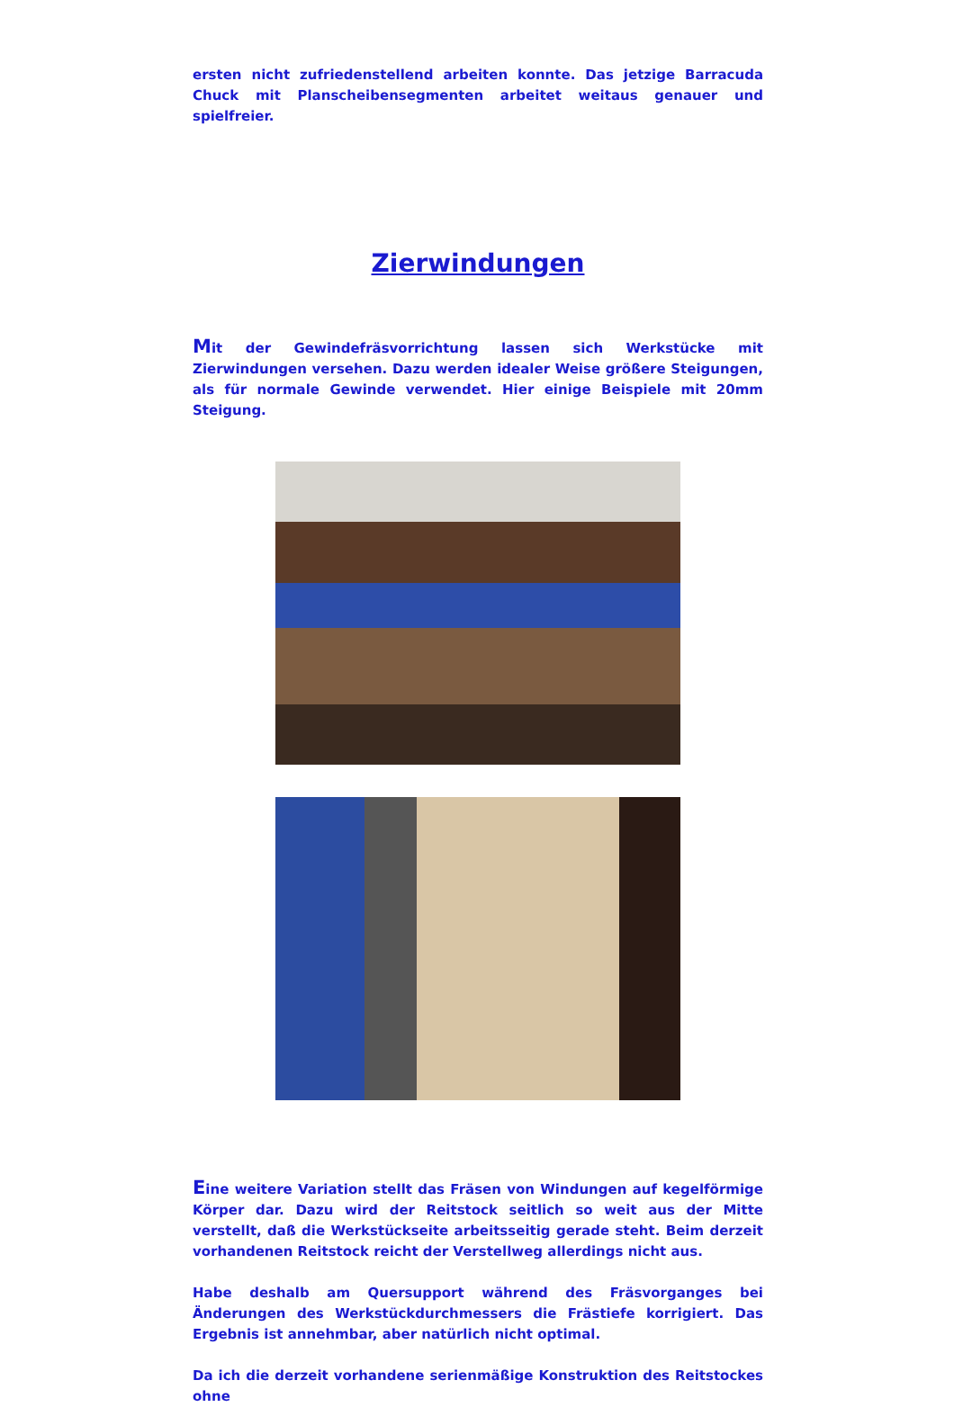ersten nicht zufriedenstellend arbeiten konnte. Das jetzige Barracuda Chuck mit Planscheibensegmenten arbeitet weitaus genauer und spielfreier.
Zierwindungen
Mit der Gewindefräsvorrichtung lassen sich Werkstücke mit Zierwindungen versehen. Dazu werden idealer Weise größere Steigungen, als für normale Gewinde verwendet. Hier einige Beispiele mit 20mm Steigung.
Eine weitere Variation stellt das Fräsen von Windungen auf kegelförmige Körper dar. Dazu wird der Reitstock seitlich so weit aus der Mitte verstellt, daß die Werkstückseite arbeitsseitig gerade steht. Beim derzeit vorhandenen Reitstock reicht der Verstellweg allerdings nicht aus.
Habe deshalb am Quersupport während des Fräsvorganges bei Änderungen des Werkstückdurchmessers die Frästiefe korrigiert. Das Ergebnis ist annehmbar, aber natürlich nicht optimal.
Da ich die derzeit vorhandene serienmäßige Konstruktion des Reitstockes ohne